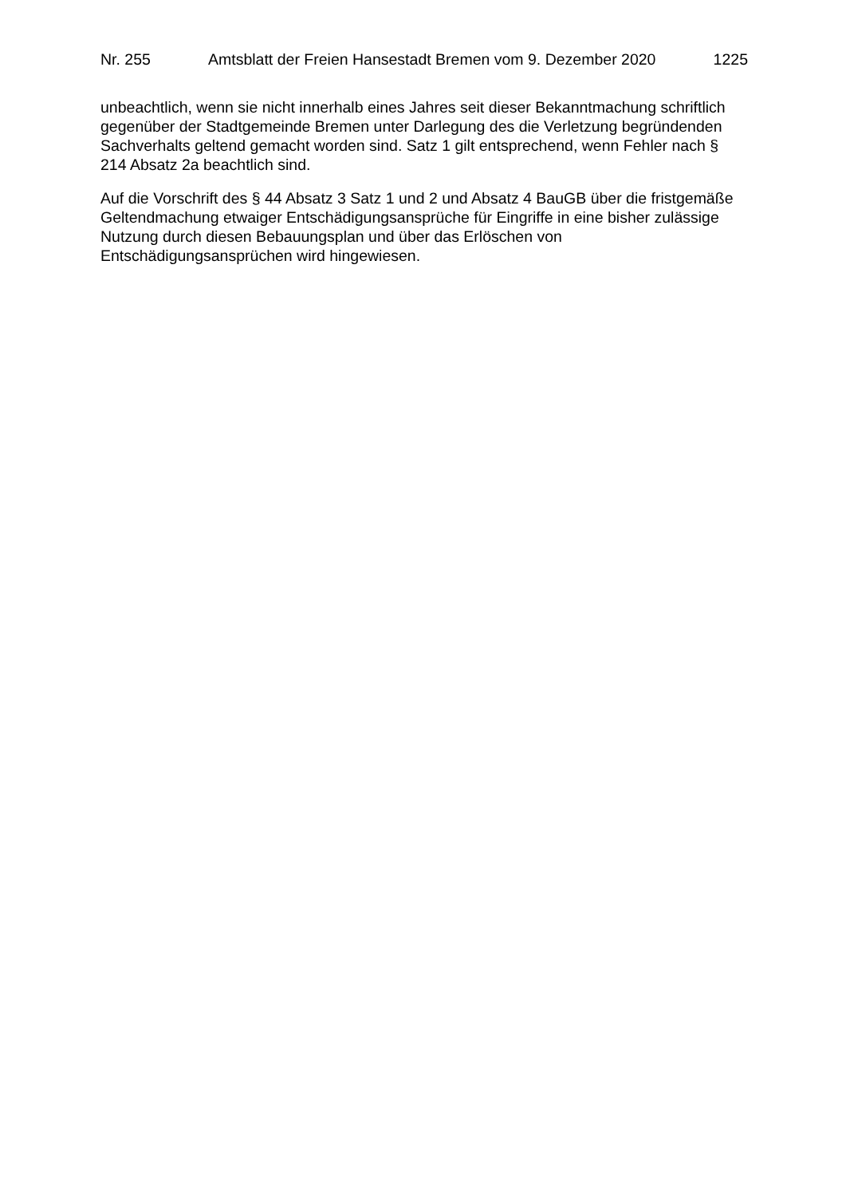Nr. 255 Amtsblatt der Freien Hansestadt Bremen vom 9. Dezember 2020 1225
unbeachtlich, wenn sie nicht innerhalb eines Jahres seit dieser Bekanntmachung schriftlich gegenüber der Stadtgemeinde Bremen unter Darlegung des die Verletzung begründenden Sachverhalts geltend gemacht worden sind. Satz 1 gilt entsprechend, wenn Fehler nach § 214 Absatz 2a beachtlich sind.
Auf die Vorschrift des § 44 Absatz 3 Satz 1 und 2 und Absatz 4 BauGB über die fristgemäße Geltendmachung etwaiger Entschädigungsansprüche für Eingriffe in eine bisher zulässige Nutzung durch diesen Bebauungsplan und über das Erlöschen von Entschädigungsansprüchen wird hingewiesen.